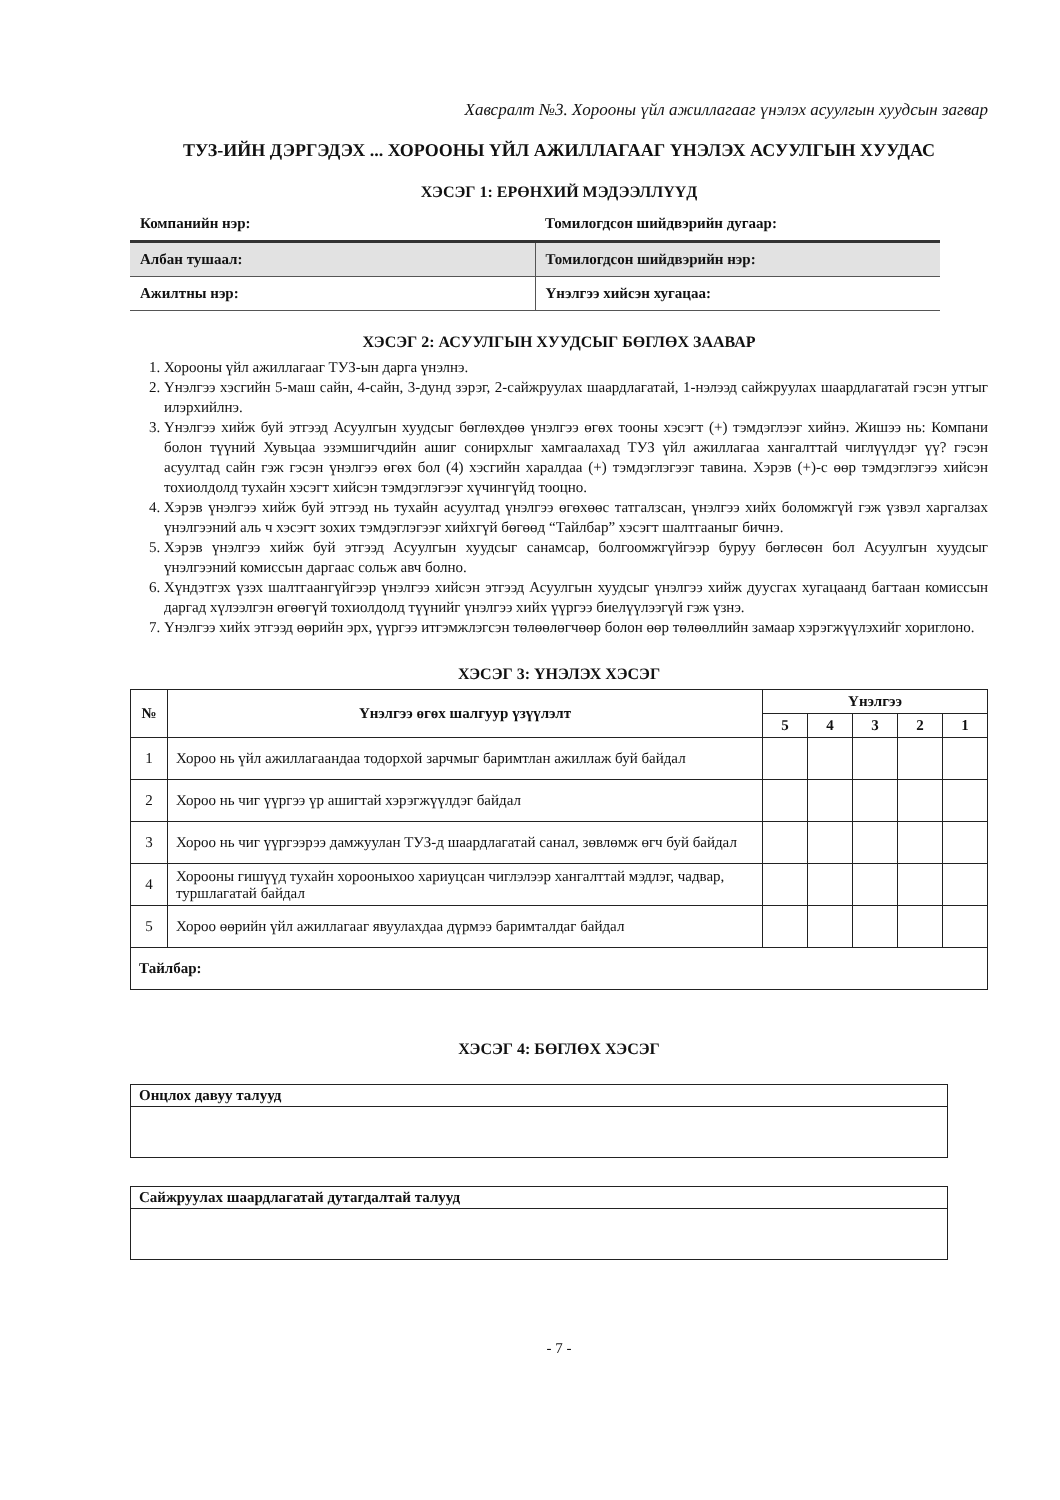Хавсралт №3. Хорооны үйл ажиллагааг үнэлэх асуулгын хуудсын загвар
ТУЗ-ИЙН ДЭРГЭДЭХ ... ХОРООНЫ ҮЙЛ АЖИЛЛАГААГ ҮНЭЛЭХ АСУУЛГЫН ХУУДАС
ХЭСЭГ 1: ЕРӨНХИЙ МЭДЭЭЛЛҮҮД
| Компанийн нэр: | Томилогдсон шийдвэрийн дугаар: |
| Албан тушаал: | Томилогдсон шийдвэрийн нэр: |
| Ажилтны нэр: | Үнэлгээ хийсэн хугацаа: |
ХЭСЭГ 2: АСУУЛГЫН ХУУДСЫГ БӨГЛӨХ ЗААВАР
1. Хорооны үйл ажиллагааг ТУЗ-ын дарга үнэлнэ.
2. Үнэлгээ хэсгийн 5-маш сайн, 4-сайн, 3-дунд зэрэг, 2-сайжруулах шаардлагатай, 1-нэлээд сайжруулах шаардлагатай гэсэн утгыг илэрхийлнэ.
3. Үнэлгээ хийж буй этгээд Асуулгын хуудсыг бөглөхдөө үнэлгээ өгөх тооны хэсэгт (+) тэмдэглээг хийнэ. Жишээ нь: Компани болон түүний Хувьцаа эзэмшигчдийн ашиг сонирхлыг хамгаалахад ТУЗ үйл ажиллагаа хангалттай чиглүүлдэг үү? гэсэн асуултад сайн гэж гэсэн үнэлгээ өгөх бол (4) хэсгийн харалдаа (+) тэмдэглэгээг тавина. Хэрэв (+)-с өөр тэмдэглэгээ хийсэн тохиолдолд тухайн хэсэгт хийсэн тэмдэглэгээг хүчингүйд тооцно.
4. Хэрэв үнэлгээ хийж буй этгээд нь тухайн асуултад үнэлгээ өгөхөөс татгалзсан, үнэлгээ хийх боломжгүй гэж үзвэл харгалзах үнэлгээний аль ч хэсэгт зохих тэмдэглэгээг хийхгүй бөгөөд “Тайлбар” хэсэгт шалтгааныг бичнэ.
5. Хэрэв үнэлгээ хийж буй этгээд Асуулгын хуудсыг санамсар, болгоомжгүйгээр буруу бөглөсөн бол Асуулгын хуудсыг үнэлгээний комиссын даргаас сольж авч болно.
6. Хүндэтгэх үзэх шалтгаангүйгээр үнэлгээ хийсэн этгээд Асуулгын хуудсыг үнэлгээ хийж дуусгах хугацаанд багтаан комиссын даргад хүлээлгэн өгөөгүй тохиолдолд түүнийг үнэлгээ хийх үүргээ биелүүлээгүй гэж үзнэ.
7. Үнэлгээ хийх этгээд өөрийн эрх, үүргээ итгэмжлэгсэн төлөөлөгчөөр болон өөр төлөөллийн замаар хэрэгжүүлэхийг хориглоно.
ХЭСЭГ 3: ҮНЭЛЭХ ХЭСЭГ
| № | Үнэлгээ өгөх шалгуур үзүүлэлт | Үнэлгээ | | | | |
| --- | --- | --- | --- | --- | --- | --- |
| | | 5 | 4 | 3 | 2 | 1 |
| 1 | Хороо нь үйл ажиллагаандаа тодорхой зарчмыг баримтлан ажиллаж буй байдал | | | | | |
| 2 | Хороо нь чиг үүргээ үр ашигтай хэрэгжүүлдэг байдал | | | | | |
| 3 | Хороо нь чиг үүргээрээ дамжуулан ТУЗ-д шаардлагатай санал, зөвлөмж өгч буй байдал | | | | | |
| 4 | Хорооны гишүүд тухайн хорооныхоо хариуцсан чиглэлээр хангалттай мэдлэг, чадвар, туршлагатай байдал | | | | | |
| 5 | Хороо өөрийн үйл ажиллагааг явуулахдаа дүрмээ баримталдаг байдал | | | | | |
| Тайлбар: | | | | | | |
ХЭСЭГ 4: БӨГЛӨХ ХЭСЭГ
Онцлох давуу талууд
Сайжруулах шаардлагатай дутагдалтай талууд
- 7 -